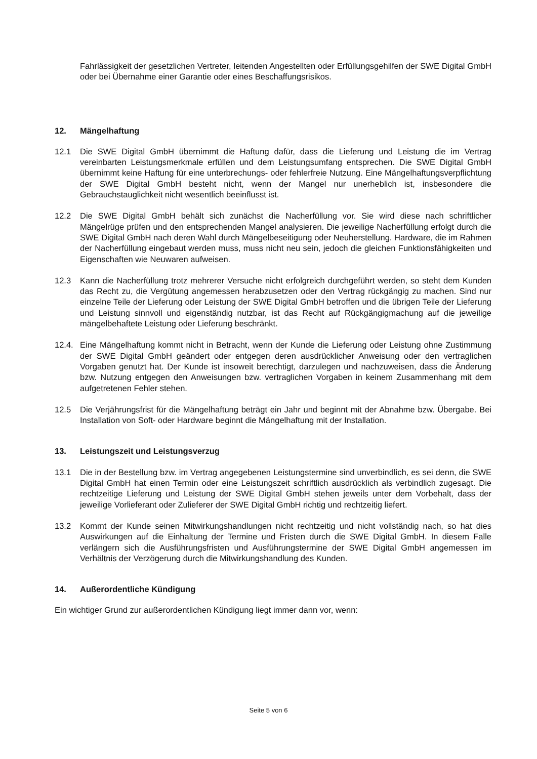Fahrlässigkeit der gesetzlichen Vertreter, leitenden Angestellten oder Erfüllungsgehilfen der SWE Digital GmbH oder bei Übernahme einer Garantie oder eines Beschaffungsrisikos.
12. Mängelhaftung
12.1 Die SWE Digital GmbH übernimmt die Haftung dafür, dass die Lieferung und Leistung die im Vertrag vereinbarten Leistungsmerkmale erfüllen und dem Leistungsumfang entsprechen. Die SWE Digital GmbH übernimmt keine Haftung für eine unterbrechungs- oder fehlerfreie Nutzung. Eine Mängelhaftungsverpflichtung der SWE Digital GmbH besteht nicht, wenn der Mangel nur unerheblich ist, insbesondere die Gebrauchstauglichkeit nicht wesentlich beeinflusst ist.
12.2 Die SWE Digital GmbH behält sich zunächst die Nacherfüllung vor. Sie wird diese nach schriftlicher Mängelrüge prüfen und den entsprechenden Mangel analysieren. Die jeweilige Nacherfüllung erfolgt durch die SWE Digital GmbH nach deren Wahl durch Mängelbeseitigung oder Neuherstellung. Hardware, die im Rahmen der Nacherfüllung eingebaut werden muss, muss nicht neu sein, jedoch die gleichen Funktionsfähigkeiten und Eigenschaften wie Neuwaren aufweisen.
12.3 Kann die Nacherfüllung trotz mehrerer Versuche nicht erfolgreich durchgeführt werden, so steht dem Kunden das Recht zu, die Vergütung angemessen herabzusetzen oder den Vertrag rückgängig zu machen. Sind nur einzelne Teile der Lieferung oder Leistung der SWE Digital GmbH betroffen und die übrigen Teile der Lieferung und Leistung sinnvoll und eigenständig nutzbar, ist das Recht auf Rückgängigmachung auf die jeweilige mängelbehaftete Leistung oder Lieferung beschränkt.
12.4. Eine Mängelhaftung kommt nicht in Betracht, wenn der Kunde die Lieferung oder Leistung ohne Zustimmung der SWE Digital GmbH geändert oder entgegen deren ausdrücklicher Anweisung oder den vertraglichen Vorgaben genutzt hat. Der Kunde ist insoweit berechtigt, darzulegen und nachzuweisen, dass die Änderung bzw. Nutzung entgegen den Anweisungen bzw. vertraglichen Vorgaben in keinem Zusammenhang mit dem aufgetretenen Fehler stehen.
12.5 Die Verjährungsfrist für die Mängelhaftung beträgt ein Jahr und beginnt mit der Abnahme bzw. Übergabe. Bei Installation von Soft- oder Hardware beginnt die Mängelhaftung mit der Installation.
13. Leistungszeit und Leistungsverzug
13.1 Die in der Bestellung bzw. im Vertrag angegebenen Leistungstermine sind unverbindlich, es sei denn, die SWE Digital GmbH hat einen Termin oder eine Leistungszeit schriftlich ausdrücklich als verbindlich zugesagt. Die rechtzeitige Lieferung und Leistung der SWE Digital GmbH stehen jeweils unter dem Vorbehalt, dass der jeweilige Vorlieferant oder Zulieferer der SWE Digital GmbH richtig und rechtzeitig liefert.
13.2 Kommt der Kunde seinen Mitwirkungshandlungen nicht rechtzeitig und nicht vollständig nach, so hat dies Auswirkungen auf die Einhaltung der Termine und Fristen durch die SWE Digital GmbH. In diesem Falle verlängern sich die Ausführungsfristen und Ausführungstermine der SWE Digital GmbH angemessen im Verhältnis der Verzögerung durch die Mitwirkungshandlung des Kunden.
14. Außerordentliche Kündigung
Ein wichtiger Grund zur außerordentlichen Kündigung liegt immer dann vor, wenn:
Seite 5 von 6